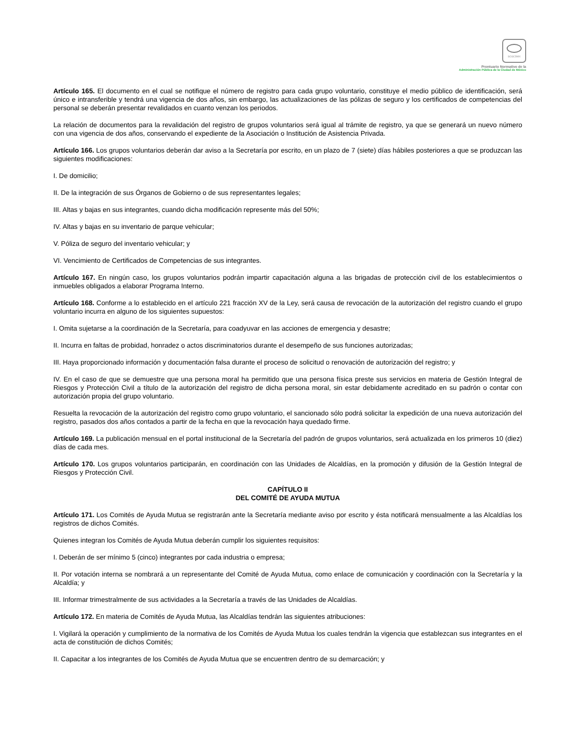SCGCDMX
Prontuario Normativo de la
Administración Pública de la Ciudad de México
Artículo 165. El documento en el cual se notifique el número de registro para cada grupo voluntario, constituye el medio público de identificación, será único e intransferible y tendrá una vigencia de dos años, sin embargo, las actualizaciones de las pólizas de seguro y los certificados de competencias del personal se deberán presentar revalidados en cuanto venzan los periodos.
La relación de documentos para la revalidación del registro de grupos voluntarios será igual al trámite de registro, ya que se generará un nuevo número con una vigencia de dos años, conservando el expediente de la Asociación o Institución de Asistencia Privada.
Artículo 166. Los grupos voluntarios deberán dar aviso a la Secretaría por escrito, en un plazo de 7 (siete) días hábiles posteriores a que se produzcan las siguientes modificaciones:
I. De domicilio;
II. De la integración de sus Órganos de Gobierno o de sus representantes legales;
III. Altas y bajas en sus integrantes, cuando dicha modificación represente más del 50%;
IV. Altas y bajas en su inventario de parque vehicular;
V. Póliza de seguro del inventario vehicular; y
VI. Vencimiento de Certificados de Competencias de sus integrantes.
Artículo 167. En ningún caso, los grupos voluntarios podrán impartir capacitación alguna a las brigadas de protección civil de los establecimientos o inmuebles obligados a elaborar Programa Interno.
Artículo 168. Conforme a lo establecido en el artículo 221 fracción XV de la Ley, será causa de revocación de la autorización del registro cuando el grupo voluntario incurra en alguno de los siguientes supuestos:
I. Omita sujetarse a la coordinación de la Secretaría, para coadyuvar en las acciones de emergencia y desastre;
II. Incurra en faltas de probidad, honradez o actos discriminatorios durante el desempeño de sus funciones autorizadas;
III. Haya proporcionado información y documentación falsa durante el proceso de solicitud o renovación de autorización del registro; y
IV. En el caso de que se demuestre que una persona moral ha permitido que una persona física preste sus servicios en materia de Gestión Integral de Riesgos y Protección Civil a título de la autorización del registro de dicha persona moral, sin estar debidamente acreditado en su padrón o contar con autorización propia del grupo voluntario.
Resuelta la revocación de la autorización del registro como grupo voluntario, el sancionado sólo podrá solicitar la expedición de una nueva autorización del registro, pasados dos años contados a partir de la fecha en que la revocación haya quedado firme.
Artículo 169. La publicación mensual en el portal institucional de la Secretaría del padrón de grupos voluntarios, será actualizada en los primeros 10 (diez) días de cada mes.
Artículo 170. Los grupos voluntarios participarán, en coordinación con las Unidades de Alcaldías, en la promoción y difusión de la Gestión Integral de Riesgos y Protección Civil.
CAPÍTULO II
DEL COMITÉ DE AYUDA MUTUA
Artículo 171. Los Comités de Ayuda Mutua se registrarán ante la Secretaría mediante aviso por escrito y ésta notificará mensualmente a las Alcaldías los registros de dichos Comités.
Quienes integran los Comités de Ayuda Mutua deberán cumplir los siguientes requisitos:
I. Deberán de ser mínimo 5 (cinco) integrantes por cada industria o empresa;
II. Por votación interna se nombrará a un representante del Comité de Ayuda Mutua, como enlace de comunicación y coordinación con la Secretaría y la Alcaldía; y
III. Informar trimestralmente de sus actividades a la Secretaría a través de las Unidades de Alcaldías.
Artículo 172. En materia de Comités de Ayuda Mutua, las Alcaldías tendrán las siguientes atribuciones:
I. Vigilará la operación y cumplimiento de la normativa de los Comités de Ayuda Mutua los cuales tendrán la vigencia que establezcan sus integrantes en el acta de constitución de dichos Comités;
II. Capacitar a los integrantes de los Comités de Ayuda Mutua que se encuentren dentro de su demarcación; y